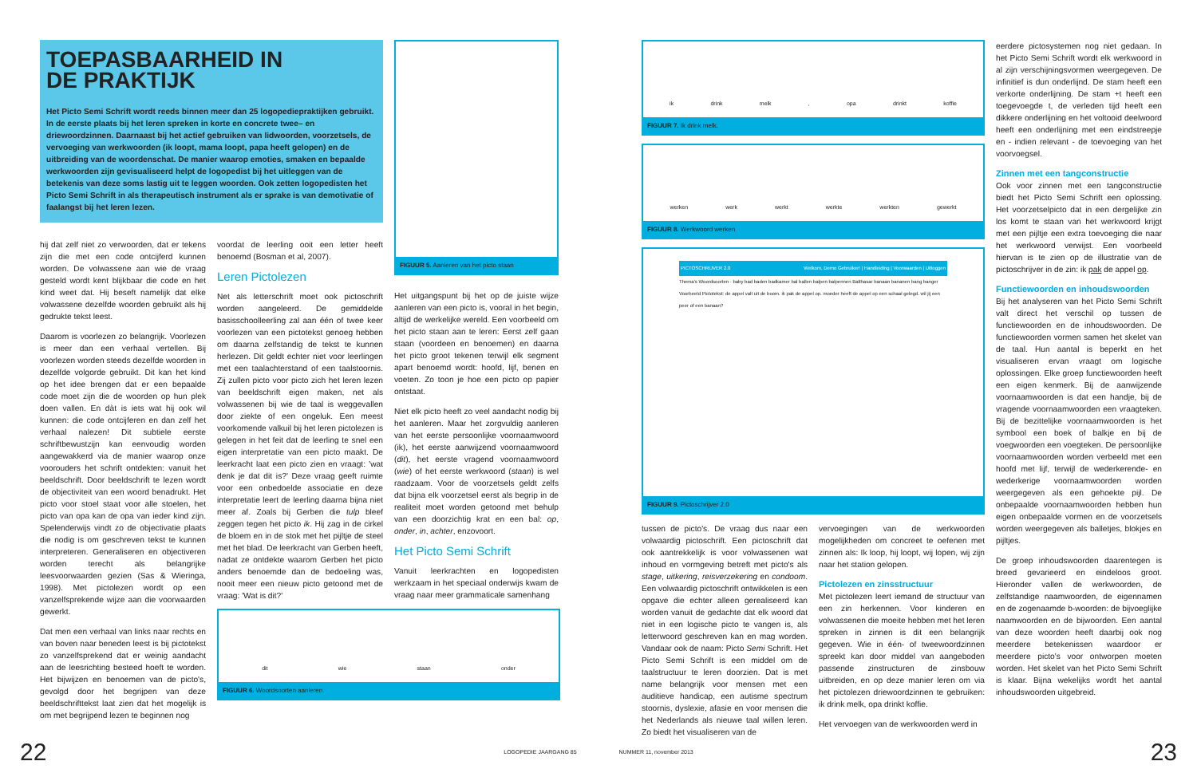TOEPASBAARHEID IN
DE PRAKTIJK
Het Picto Semi Schrift wordt reeds binnen meer dan 25 logopediepraktijken gebruikt. In de eerste plaats bij het leren spreken in korte en concrete twee– en driewoordzinnen. Daarnaast bij het actief gebruiken van lidwoorden, voorzetsels, de vervoeging van werkwoorden (ik loopt, mama loopt, papa heeft gelopen) en de uitbreiding van de woordenschat. De manier waarop emoties, smaken en bepaalde werkwoorden zijn gevisualiseerd helpt de logopedist bij het uitleggen van de betekenis van deze soms lastig uit te leggen woorden. Ook zetten logopedisten het Picto Semi Schrift in als therapeutisch instrument als er sprake is van demotivatie of faalangst bij het leren lezen.
hij dat zelf niet zo verwoorden, dat er tekens zijn die met een code ontcijferd kunnen worden. De volwassene aan wie de vraag gesteld wordt kent blijkbaar die code en het kind weet dat. Hij beseft namelijk dat elke volwassene dezelfde woorden gebruikt als hij gedrukte tekst leest.
Daarom is voorlezen zo belangrijk. Voorlezen is meer dan een verhaal vertellen. Bij voorlezen worden steeds dezelfde woorden in dezelfde volgorde gebruikt. Dit kan het kind op het idee brengen dat er een bepaalde code moet zijn die de woorden op hun plek doen vallen. En dàt is iets wat hij ook wil kunnen: die code ontcijferen en dan zelf het verhaal nalezen! Dit subtiele eerste schriftbewustzijn kan eenvoudig worden aangewakkerd via de manier waarop onze voorouders het schrift ontdekten: vanuit het beeldschrift. Door beeldschrift te lezen wordt de objectiviteit van een woord benadrukt. Het picto voor stoel staat voor alle stoelen, het picto van opa kan de opa van ieder kind zijn. Spelenderwijs vindt zo de objectivatie plaats die nodig is om geschreven tekst te kunnen interpreteren. Generaliseren en objectiveren worden terecht als belangrijke leesvoorwaarden gezien (Sas & Wieringa, 1998). Met pictolezen wordt op een vanzelfsprekende wijze aan die voorwaarden gewerkt.
Dat men een verhaal van links naar rechts en van boven naar beneden leest is bij pictotekst zo vanzelfsprekend dat er weinig aandacht aan de leesrichting besteed hoeft te worden. Het bijwijzen en benoemen van de picto's, gevolgd door het begrijpen van deze beeldschrifttekst laat zien dat het mogelijk is om met begrijpend lezen te beginnen nog
voordat de leerling ooit een letter heeft benoemd (Bosman et al, 2007).
Leren Pictolezen
Net als letterschrift moet ook pictoschrift worden aangeleerd. De gemiddelde basisschoolleerling zal aan één of twee keer voorlezen van een pictotekst genoeg hebben om daarna zelfstandig de tekst te kunnen herlezen. Dit geldt echter niet voor leerlingen met een taalachterstand of een taalstoornis. Zij zullen picto voor picto zich het leren lezen van beeldschrift eigen maken, net als volwassenen bij wie de taal is weggevallen door ziekte of een ongeluk. Een meest voorkomende valkuil bij het leren pictolezen is gelegen in het feit dat de leerling te snel een eigen interpretatie van een picto maakt. De leerkracht laat een picto zien en vraagt: 'wat denk je dat dit is?' Deze vraag geeft ruimte voor een onbedoelde associatie en deze interpretatie leert de leerling daarna bijna niet meer af. Zoals bij Gerben die tulp bleef zeggen tegen het picto ik. Hij zag in de cirkel de bloem en in de stok met het pijltje de steel met het blad. De leerkracht van Gerben heeft, nadat ze ontdekte waarom Gerben het picto anders benoemde dan de bedoeling was, nooit meer een nieuw picto getoond met de vraag: 'Wat is dit?'
FIGUUR 5. Aanleren van het picto staan
Het uitgangspunt bij het op de juiste wijze aanleren van een picto is, vooral in het begin, altijd de werkelijke wereld. Een voorbeeld om het picto staan aan te leren: Eerst zelf gaan staan (voordeen en benoemen) en daarna het picto groot tekenen terwijl elk segment apart benoemd wordt: hoofd, lijf, benen en voeten. Zo toon je hoe een picto op papier ontstaat.
Niet elk picto heeft zo veel aandacht nodig bij het aanleren. Maar het zorgvuldig aanleren van het eerste persoonlijke voornaamwoord (ik), het eerste aanwijzend voornaamwoord (dit), het eerste vragend voornaamwoord (wie) of het eerste werkwoord (staan) is wel raadzaam. Voor de voorzetsels geldt zelfs dat bijna elk voorzetsel eerst als begrip in de realiteit moet worden getoond met behulp van een doorzichtig krat en een bal: op, onder, in, achter, enzovoort.
Het Picto Semi Schrift
Vanuit leerkrachten en logopedisten werkzaam in het speciaal onderwijs kwam de vraag naar meer grammaticale samenhang
dit wie staan onder
FIGUUR 6. Woordsoorten aanleren.
ik drink melk , opa drinkt koffie
FIGUUR 7. Ik drink melk.
werken werk werkt werkte werkten gewerkt
FIGUUR 8. Werkwoord werken
PICTOSCHRIJVER 2.0 Welkom, Demo Gebruiker! | Handleiding | Voorwaarden | Uitloggen
Thema's Woordsoorten · baby bad baden badkamer bal ballen balpen balpennen Balthasar banaan bananen bang banger
Voorbeeld Pictotekst: de appel valt uit de boom. ik pak de appel op. moeder heeft de appel op een schaal gelegd. wil jij een peer of een banaan?
FIGUUR 9. Pictoschrijver 2.0
tussen de picto's. De vraag dus naar een volwaardig pictoschrift. Een pictoschrift dat ook aantrekkelijk is voor volwassenen wat inhoud en vormgeving betreft met picto's als stage, uitkering, reisverzekering en condoom. Een volwaardig pictoschrift ontwikkelen is een opgave die echter alleen gerealiseerd kan worden vanuit de gedachte dat elk woord dat niet in een logische picto te vangen is, als letterwoord geschreven kan en mag worden. Vandaar ook de naam: Picto Semi Schrift. Het Picto Semi Schrift is een middel om de taalstructuur te leren doorzien. Dat is met name belangrijk voor mensen met een auditieve handicap, een autisme spectrum stoornis, dyslexie, afasie en voor mensen die het Nederlands als nieuwe taal willen leren. Zo biedt het visualiseren van de
vervoegingen van de werkwoorden mogelijkheden om concreet te oefenen met zinnen als: Ik loop, hij loopt, wij lopen, wij zijn naar het station gelopen.
Pictolezen en zinsstructuur
Met pictolezen leert iemand de structuur van een zin herkennen. Voor kinderen en volwassenen die moeite hebben met het leren spreken in zinnen is dit een belangrijk gegeven. Wie in één- of tweewoordzinnen spreekt kan door middel van aangeboden passende zinstructuren de zinsbouw uitbreiden, en op deze manier leren om via het pictolezen driewoordzinnen te gebruiken: ik drink melk, opa drinkt koffie.
Het vervoegen van de werkwoorden werd in
eerdere pictosystemen nog niet gedaan. In het Picto Semi Schrift wordt elk werkwoord in al zijn verschijningsvormen weergegeven. De infinitief is dun onderlijnd. De stam heeft een verkorte onderlijning. De stam +t heeft een toegevoegde t, de verleden tijd heeft een dikkere onderlijning en het voltooid deelwoord heeft een onderlijning met een eindstreepje en - indien relevant - de toevoeging van het voorvoegsel.
Zinnen met een tangconstructie
Ook voor zinnen met een tangconstructie biedt het Picto Semi Schrift een oplossing. Het voorzetselpicto dat in een dergelijke zin los komt te staan van het werkwoord krijgt met een pijltje een extra toevoeging die naar het werkwoord verwijst. Een voorbeeld hiervan is te zien op de illustratie van de pictoschrijver in de zin: ik pak de appel op.
Functiewoorden en inhoudswoorden
Bij het analyseren van het Picto Semi Schrift valt direct het verschil op tussen de functiewoorden en de inhoudswoorden. De functiewoorden vormen samen het skelet van de taal. Hun aantal is beperkt en het visualiseren ervan vraagt om logische oplossingen. Elke groep functiewoorden heeft een eigen kenmerk. Bij de aanwijzende voornaamwoorden is dat een handje, bij de vragende voornaamwoorden een vraagteken. Bij de bezittelijke voornaamwoorden is het symbool een boek of balkje en bij de voegwoorden een voegteken. De persoonlijke voornaamwoorden worden verbeeld met een hoofd met lijf, terwijl de wederkerende- en wederkerige voornaamwoorden worden weergegeven als een gehoekte pijl. De onbepaalde voornaamwoorden hebben hun eigen onbepaalde vormen en de voorzetsels worden weergegeven als balletjes, blokjes en pijltjes.
De groep inhoudswoorden daarentegen is breed gevarieerd en eindeloos groot. Hieronder vallen de werkwoorden, de zelfstandige naamwoorden, de eigennamen en de zogenaamde b-woorden: de bijvoeglijke naamwoorden en de bijwoorden. Een aantal van deze woorden heeft daarbij ook nog meerdere betekenissen waardoor er meerdere picto's voor ontworpen moeten worden. Het skelet van het Picto Semi Schrift is klaar. Bijna wekelijks wordt het aantal inhoudswoorden uitgebreid.
22 LOGOPEDIE JAARGANG 85 NUMMER 11, november 2013 23